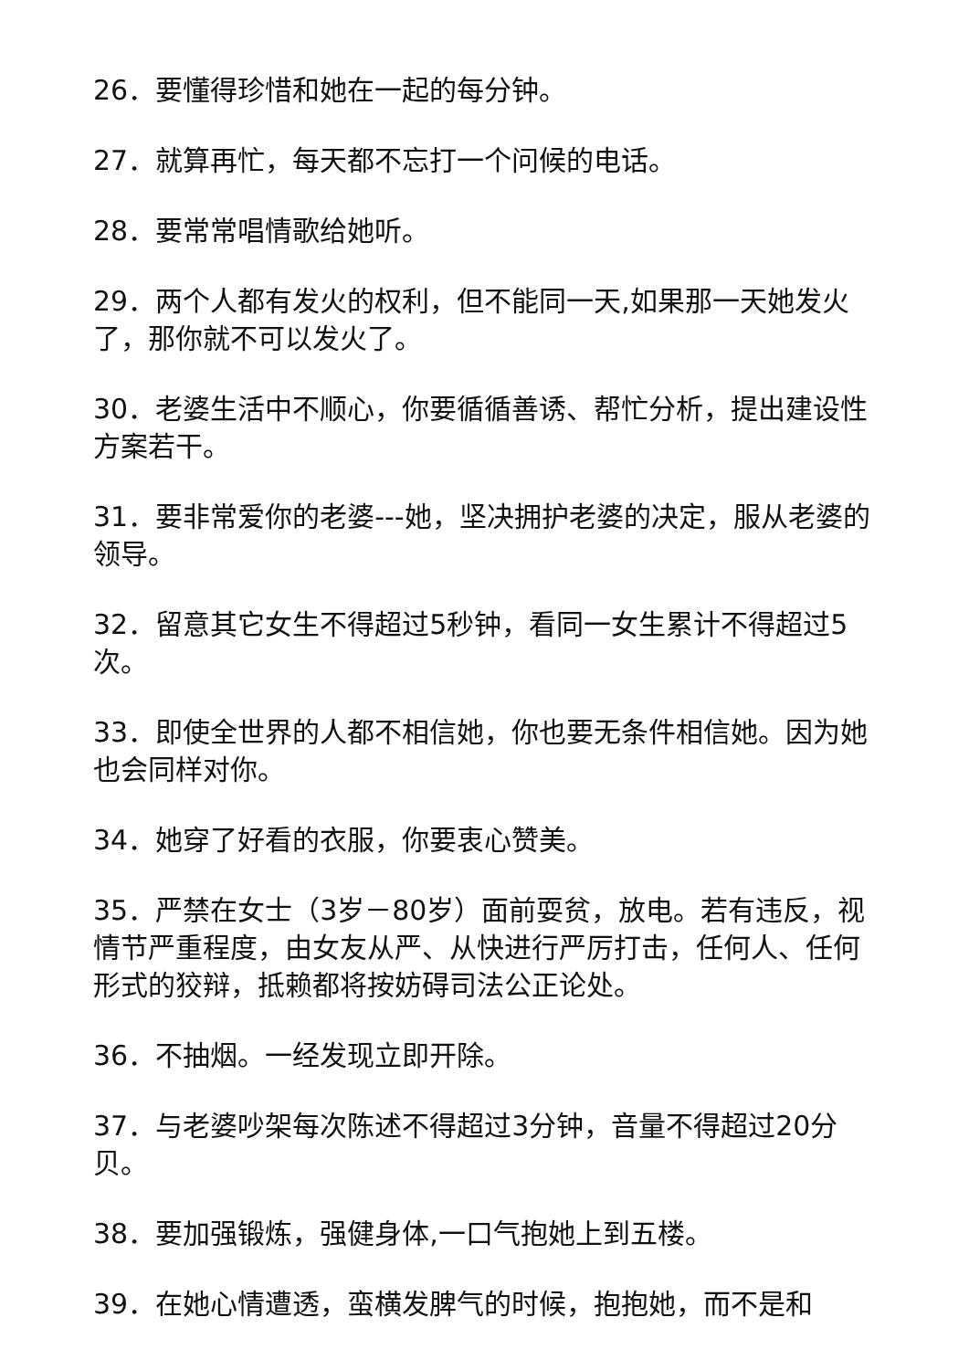26．要懂得珍惜和她在一起的每分钟。
27．就算再忙，每天都不忘打一个问候的电话。
28．要常常唱情歌给她听。
29．两个人都有发火的权利，但不能同一天,如果那一天她发火了，那你就不可以发火了。
30．老婆生活中不顺心，你要循循善诱、帮忙分析，提出建设性方案若干。
31．要非常爱你的老婆---她，坚决拥护老婆的决定，服从老婆的领导。
32．留意其它女生不得超过5秒钟，看同一女生累计不得超过5次。
33．即使全世界的人都不相信她，你也要无条件相信她。因为她也会同样对你。
34．她穿了好看的衣服，你要衷心赞美。
35．严禁在女士（3岁－80岁）面前耍贫，放电。若有违反，视情节严重程度，由女友从严、从快进行严厉打击，任何人、任何形式的狡辩，抵赖都将按妨碍司法公正论处。
36．不抽烟。一经发现立即开除。
37．与老婆吵架每次陈述不得超过3分钟，音量不得超过20分贝。
38．要加强锻炼，强健身体,一口气抱她上到五楼。
39．在她心情遭透，蛮横发脾气的时候，抱抱她，而不是和